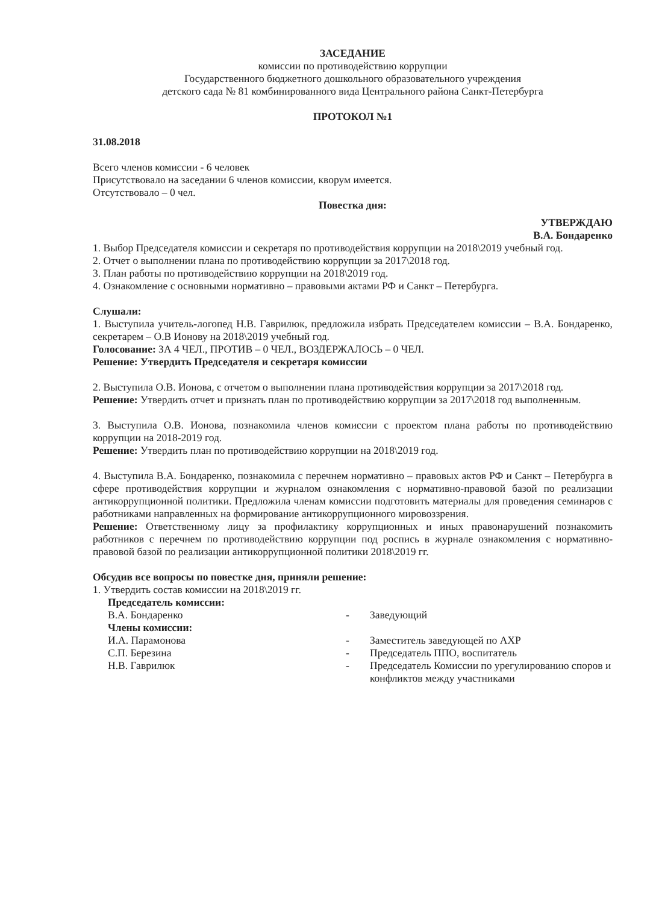ЗАСЕДАНИЕ
комиссии по противодействию коррупции
Государственного бюджетного дошкольного образовательного учреждения
детского сада № 81 комбинированного вида Центрального района Санкт-Петербурга
ПРОТОКОЛ №1
31.08.2018
Всего членов комиссии - 6 человек
Присутствовало на заседании 6 членов комиссии, кворум имеется.
Отсутствовало – 0 чел.
Повестка дня:
УТВЕРЖДАЮ
В.А. Бондаренко
1. Выбор Председателя комиссии и секретаря по противодействия коррупции на 2018\2019 учебный год.
2. Отчет о выполнении плана по противодействию коррупции за 2017\2018 год.
3. План работы по противодействию коррупции на 2018\2019 год.
4. Ознакомление с основными нормативно – правовыми актами РФ и Санкт – Петербурга.
Слушали:
1. Выступила учитель-логопед Н.В. Гаврилюк, предложила избрать Председателем комиссии – В.А. Бондаренко, секретарем – О.В Ионову на 2018\2019 учебный год.
Голосование: ЗА 4 ЧЕЛ., ПРОТИВ – 0 ЧЕЛ., ВОЗДЕРЖАЛОСЬ – 0 ЧЕЛ.
Решение: Утвердить Председателя и секретаря комиссии
2. Выступила О.В. Ионова, с отчетом о выполнении плана противодействия коррупции за 2017\2018 год.
Решение: Утвердить отчет и признать план по противодействию коррупции за 2017\2018 год выполненным.
3. Выступила О.В. Ионова, познакомила членов комиссии с проектом плана работы по противодействию коррупции на 2018-2019 год.
Решение: Утвердить план по противодействию коррупции на 2018\2019 год.
4. Выступила В.А. Бондаренко, познакомила с перечнем нормативно – правовых актов РФ и Санкт – Петербурга в сфере противодействия коррупции и журналом ознакомления с нормативно-правовой базой по реализации антикоррупционной политики. Предложила членам комиссии подготовить материалы для проведения семинаров с работниками направленных на формирование антикоррупционного мировоззрения.
Решение: Ответственному лицу за профилактику коррупционных и иных правонарушений познакомить работников с перечнем по противодействию коррупции под роспись в журнале ознакомления с нормативно-правовой базой по реализации антикоррупционной политики 2018\2019 гг.
Обсудив все вопросы по повестке дня, приняли решение:
1. Утвердить состав комиссии на 2018\2019 гг.
Председатель комиссии:
В.А. Бондаренко - Заведующий
Члены комиссии:
И.А. Парамонова - Заместитель заведующей по АХР
С.П. Березина - Председатель ППО, воспитатель
Н.В. Гаврилюк - Председатель Комиссии по урегулированию споров и конфликтов между участниками